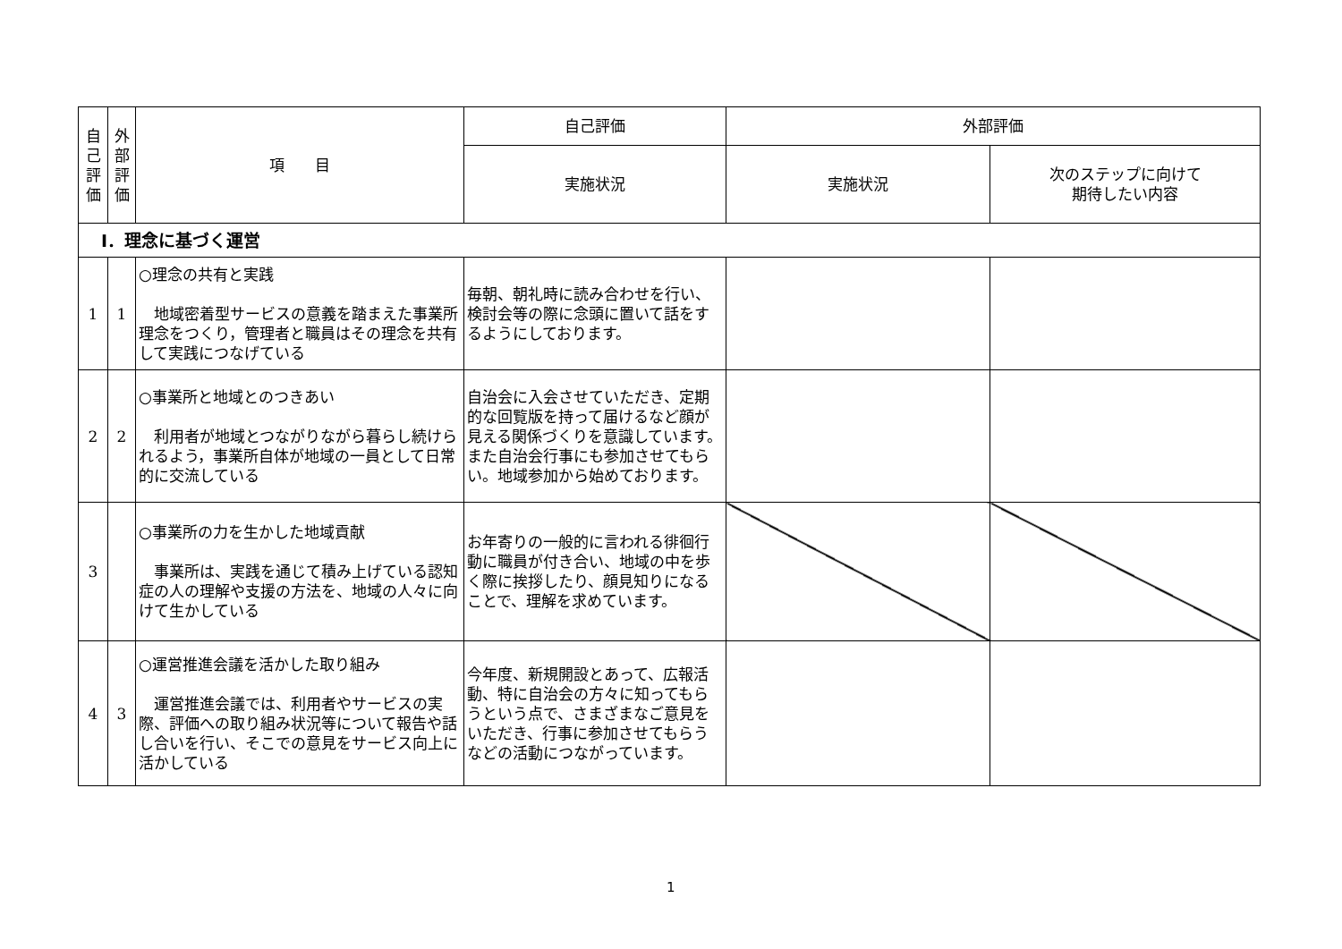| 自 己 評 価 | 外 部 評 価 | 項 目 | 自己評価 | 外部評価 | |
| --- | --- | --- | --- | --- | --- |
| | | | 実施状況 | 実施状況 | 次のステップに向けて 期待したい内容 |
| Ⅰ．理念に基づく運営 | | | | | |
| 1 | 1 | ○理念の共有と実践 地域密着型サービスの意義を踏まえた事業所理念をつくり，管理者と職員はその理念を共有して実践につなげている | 毎朝、朝礼時に読み合わせを行い、検討会等の際に念頭に置いて話をするようにしております。 | | |
| 2 | 2 | ○事業所と地域とのつきあい 利用者が地域とつながりながら暮らし続けられるよう，事業所自体が地域の一員として日常的に交流している | 自治会に入会させていただき、定期的な回覧版を持って届けるなど顔が見える関係づくりを意識しています。また自治会行事にも参加させてもらい。地域参加から始めております。 | | |
| 3 | | ○事業所の力を生かした地域貢献 事業所は、実践を通じて積み上げている認知症の人の理解や支援の方法を、地域の人々に向けて生かしている | お年寄りの一般的に言われる徘徊行動に職員が付き合い、地域の中を歩く際に挨拶したり、顔見知りになることで、理解を求めています。 | | |
| 4 | 3 | ○運営推進会議を活かした取り組み 運営推進会議では、利用者やサービスの実際、評価への取り組み状況等について報告や話し合いを行い、そこでの意見をサービス向上に活かしている | 今年度、新規開設とあって、広報活動、特に自治会の方々に知ってもらうという点で、さまざまなご意見をいただき、行事に参加させてもらうなどの活動につながっています。 | | |
1